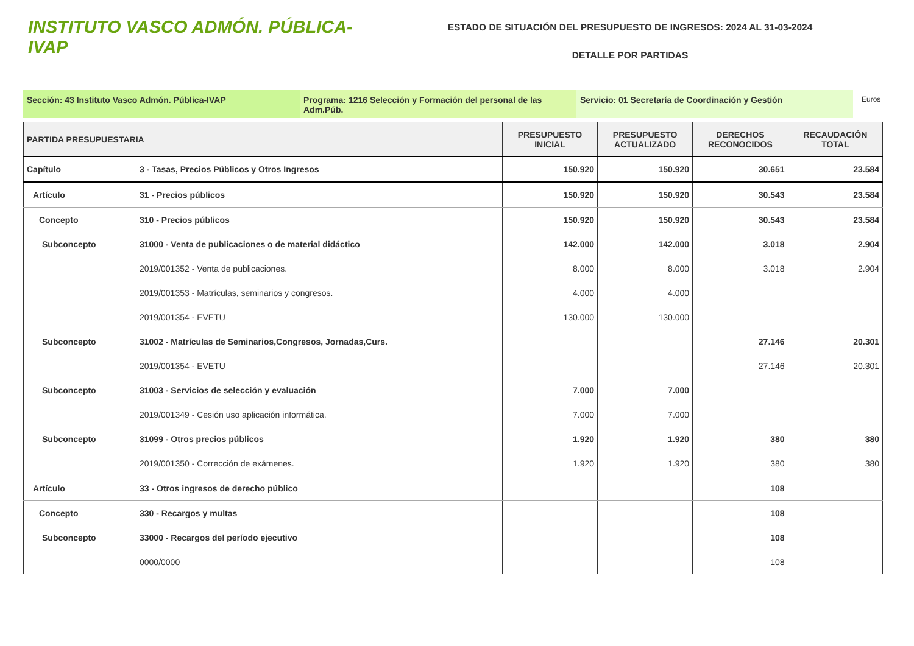INSTITUTO VASCO ADMÓN. PÚBLICA-IVAP
ESTADO DE SITUACIÓN DEL PRESUPUESTO DE INGRESOS: 2024 AL 31-03-2024
DETALLE POR PARTIDAS
Sección: 43 Instituto Vasco Admón. Pública-IVAP Programa: 1216 Selección y Formación del personal de las Adm.Púb.
Servicio: 01 Secretaría de Coordinación y Gestión
Euros
| PARTIDA PRESUPUESTARIA | | PRESUPUESTO INICIAL | PRESUPUESTO ACTUALIZADO | DERECHOS RECONOCIDOS | RECAUDACIÓN TOTAL |
| --- | --- | --- | --- | --- | --- |
| Capítulo | 3 - Tasas, Precios Públicos y Otros Ingresos | 150.920 | 150.920 | 30.651 | 23.584 |
| Artículo | 31 - Precios públicos | 150.920 | 150.920 | 30.543 | 23.584 |
| Concepto | 310 - Precios públicos | 150.920 | 150.920 | 30.543 | 23.584 |
| Subconcepto | 31000 - Venta de publicaciones o de material didáctico | 142.000 | 142.000 | 3.018 | 2.904 |
| | 2019/001352 - Venta de publicaciones. | 8.000 | 8.000 | 3.018 | 2.904 |
| | 2019/001353 - Matrículas, seminarios y congresos. | 4.000 | 4.000 | | |
| | 2019/001354 - EVETU | 130.000 | 130.000 | | |
| Subconcepto | 31002 - Matrículas de Seminarios,Congresos, Jornadas,Curs. | | | 27.146 | 20.301 |
| | 2019/001354 - EVETU | | | 27.146 | 20.301 |
| Subconcepto | 31003 - Servicios de selección y evaluación | 7.000 | 7.000 | | |
| | 2019/001349 - Cesión uso aplicación informática. | 7.000 | 7.000 | | |
| Subconcepto | 31099 - Otros precios públicos | 1.920 | 1.920 | 380 | 380 |
| | 2019/001350 - Corrección de exámenes. | 1.920 | 1.920 | 380 | 380 |
| Artículo | 33 - Otros ingresos de derecho público | | | 108 | |
| Concepto | 330 - Recargos y multas | | | 108 | |
| Subconcepto | 33000 - Recargos del período ejecutivo | | | 108 | |
| | 0000/0000 | | | 108 | |